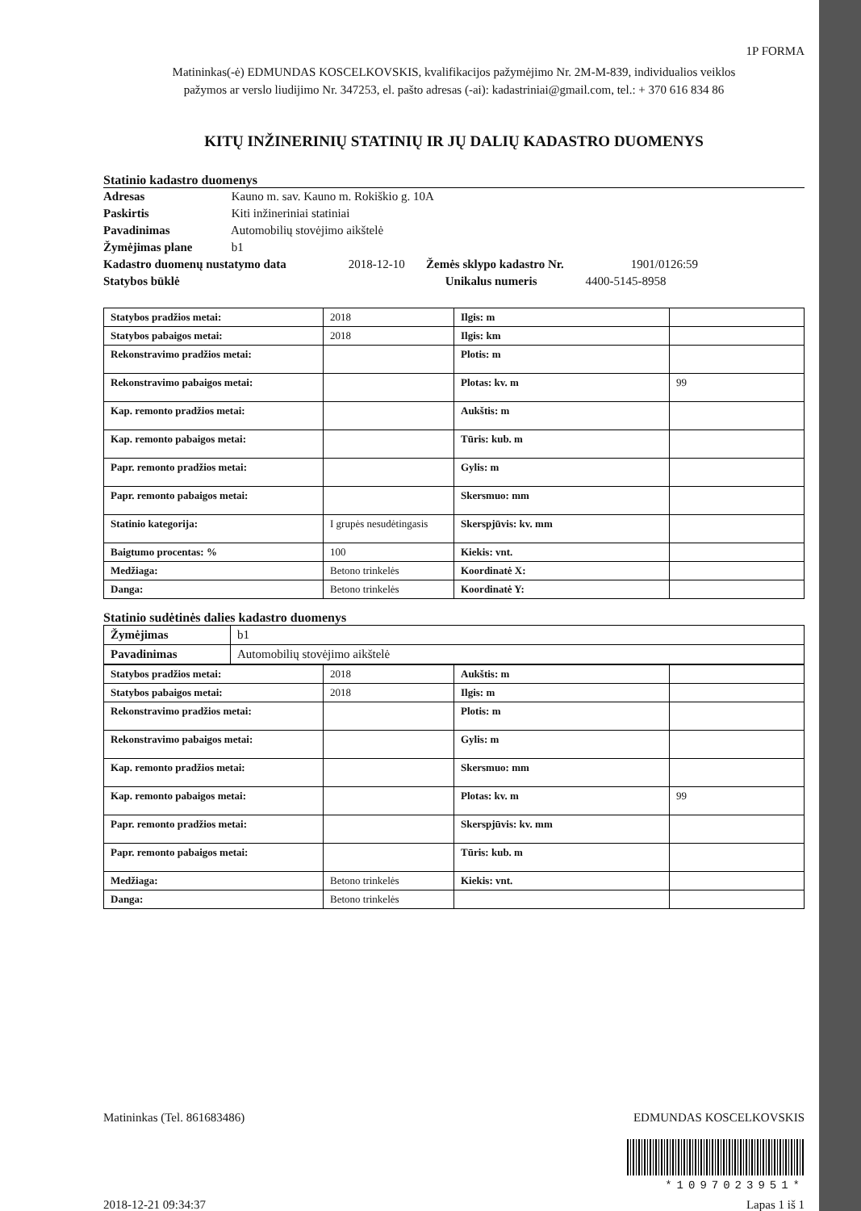1P FORMA
Matininkas(-ė) EDMUNDAS KOSCELKOVSKIS, kvalifikacijos pažymėjimo Nr. 2M-M-839, individualios veiklos
pažymos ar verslo liudijimo Nr. 347253, el. pašto adresas (-ai): kadastriniai@gmail.com, tel.: + 370 616 834 86
KITŲ INŽINERINIŲ STATINIŲ IR JŲ DALIŲ KADASTRO DUOMENYS
Statinio kadastro duomenys
Adresas Kauno m. sav. Kauno m. Rokiškio g. 10A
Paskirtis Kiti inžineriniai statiniai
Pavadinimas Automobilių stovėjimo aikštelė
Žymėjimas plane b1
Kadastro duomenų nustatymo data 2018-12-10 Žemės sklypo kadastro Nr. 1901/0126:59
Statybos būklė Unikalus numeris 4400-5145-8958
| Statybos pradžios metai: | 2018 | Ilgis: m | |
| Statybos pabaigos metai: | 2018 | Ilgis: km | |
| Rekonstravimo pradžios metai: | | Plotis: m | |
| Rekonstravimo pabaigos metai: | | Plotas: kv. m | 99 |
| Kap. remonto pradžios metai: | | Aukštis: m | |
| Kap. remonto pabaigos metai: | | Tūris: kub. m | |
| Papr. remonto pradžios metai: | | Gylis: m | |
| Papr. remonto pabaigos metai: | | Skersmuo: mm | |
| Statinio kategorija: | I grupės nesudėtingasis | Skerspjūvis: kv. mm | |
| Baigtumo procentas: % | 100 | Kiekis: vnt. | |
| Medžiaga: | Betono trinkelės | Koordinatė X: | |
| Danga: | Betono trinkelės | Koordinatė Y: | |
Statinio sudėtinės dalies kadastro duomenys
| Žymėjimas | b1 |
| Pavadinimas | Automobilių stovėjimo aikštelė |
| Statybos pradžios metai: | 2018 | Aukštis: m | |
| Statybos pabaigos metai: | 2018 | Ilgis: m | |
| Rekonstravimo pradžios metai: | | Plotis: m | |
| Rekonstravimo pabaigos metai: | | Gylis: m | |
| Kap. remonto pradžios metai: | | Skersmuo: mm | |
| Kap. remonto pabaigos metai: | | Plotas: kv. m | 99 |
| Papr. remonto pradžios metai: | | Skerspjūvis: kv. mm | |
| Papr. remonto pabaigos metai: | | Tūris: kub. m | |
| Medžiaga: | Betono trinkelės | Kiekis: vnt. | |
| Danga: | Betono trinkelės | | |
Matininkas (Tel. 861683486) EDMUNDAS KOSCELKOVSKIS
*1097023951*
2018-12-21 09:34:37 Lapas 1 iš 1